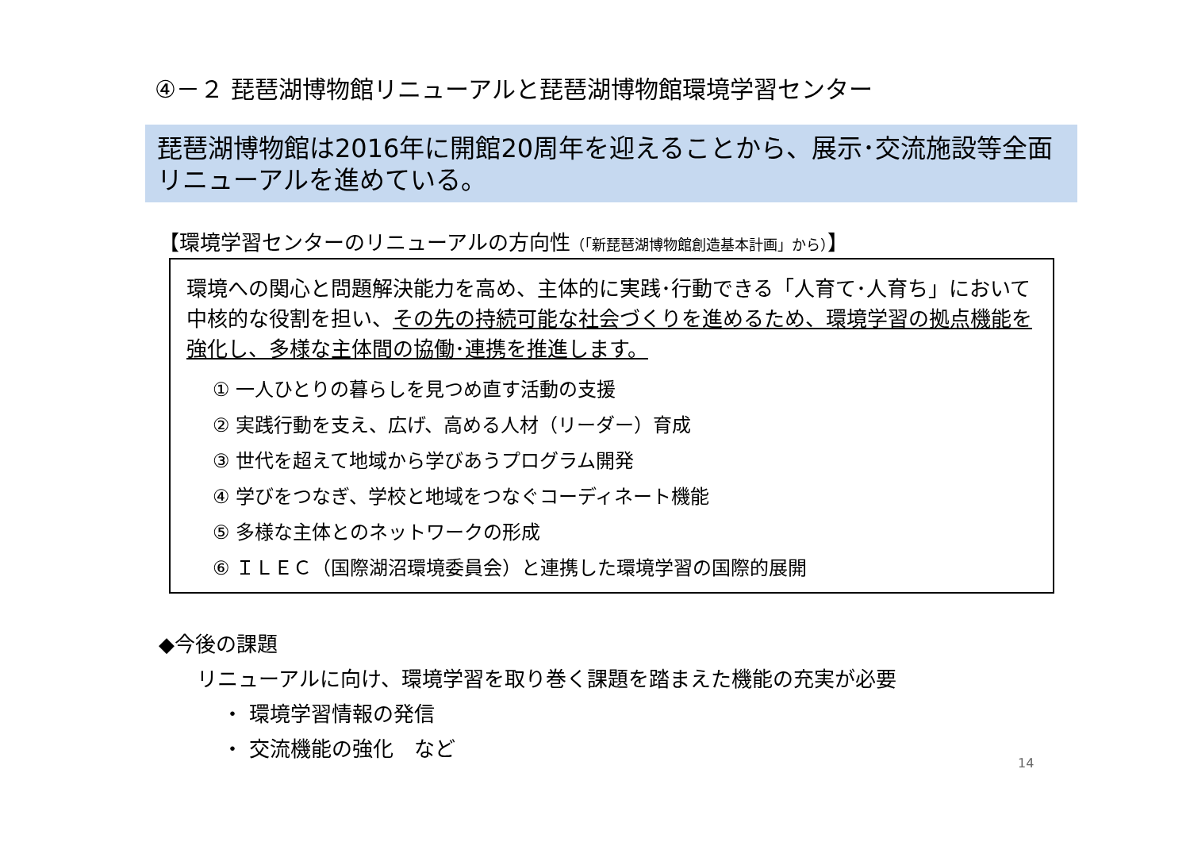④－２ 琵琶湖博物館リニューアルと琵琶湖博物館環境学習センター
琵琶湖博物館は2016年に開館20周年を迎えることから、展示･交流施設等全面リニューアルを進めている。
【環境学習センターのリニューアルの方向性（「新琵琶湖博物館創造基本計画」から）】
環境への関心と問題解決能力を高め、主体的に実践･行動できる「人育て･人育ち」において中核的な役割を担い、その先の持続可能な社会づくりを進めるため、環境学習の拠点機能を強化し、多様な主体間の協働･連携を推進します。
① 一人ひとりの暮らしを見つめ直す活動の支援
② 実践行動を支え、広げ、高める人材（リーダー）育成
③ 世代を超えて地域から学びあうプログラム開発
④ 学びをつなぎ、学校と地域をつなぐコーディネート機能
⑤ 多様な主体とのネットワークの形成
⑥ ＩＬＥＣ（国際湖沼環境委員会）と連携した環境学習の国際的展開
◆今後の課題
リニューアルに向け、環境学習を取り巻く課題を踏まえた機能の充実が必要
・ 環境学習情報の発信
・ 交流機能の強化　など
14